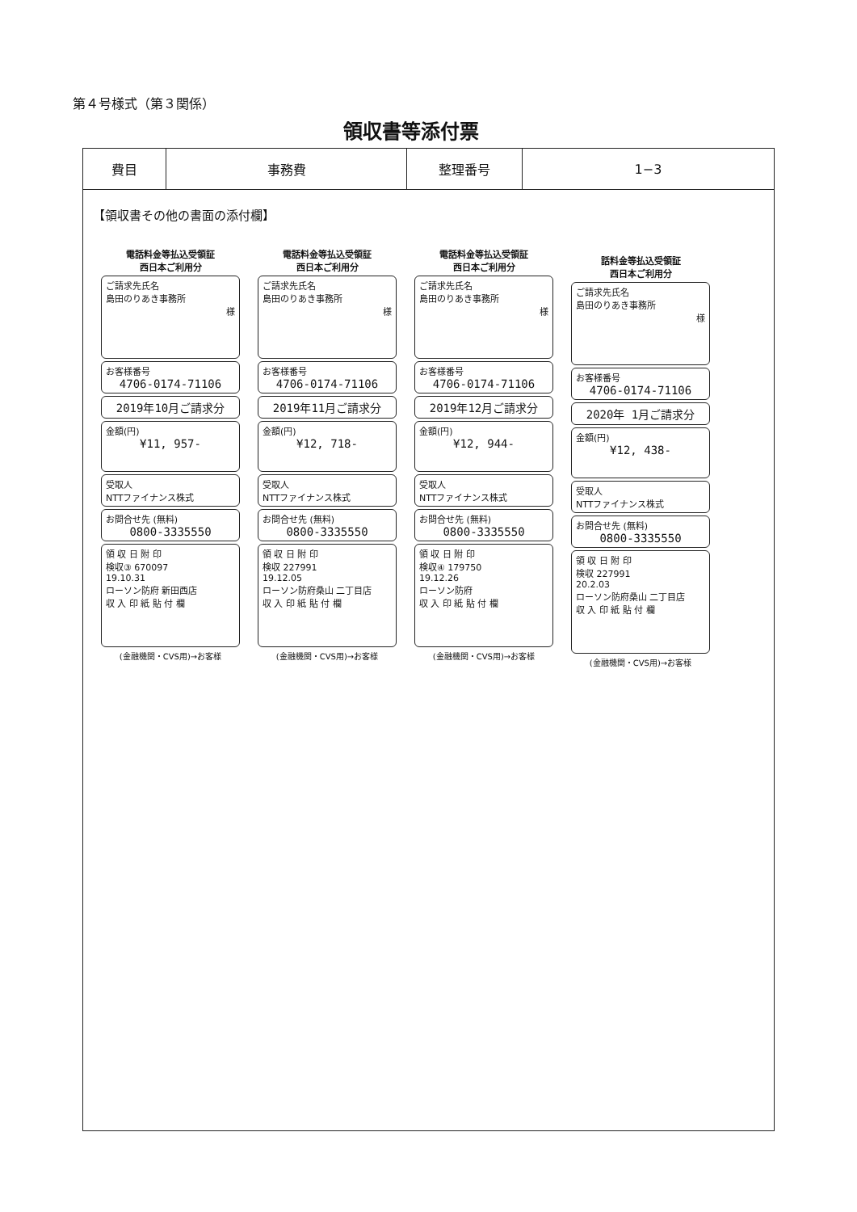第４号様式（第３関係）
領収書等添付票
| 費目 | 事務費 | 整理番号 | 1−3 |
【領収書その他の書面の添付欄】
電話料金等払込受領証
西日本ご利用分
ご請求先氏名
島田のりあき事務所
様
お客様番号
4706-0174-71106
2019年10月ご請求分
金額(円)
¥11, 957-
受取人
NTTファイナンス株式
お問合せ先 (無料)
0800-3335550
領 収 日 附 印
検収③ 670097
19.10.31
ローソン防府 新田西店
収 入 印 紙 貼 付 欄
(金融機関・CVS用)→お客様
電話料金等払込受領証
西日本ご利用分
ご請求先氏名
島田のりあき事務所
様
お客様番号
4706-0174-71106
2019年11月ご請求分
金額(円)
¥12, 718-
受取人
NTTファイナンス株式
お問合せ先 (無料)
0800-3335550
領 収 日 附 印
検収 227991
19.12.05
ローソン防府桑山 二丁目店
収 入 印 紙 貼 付 欄
(金融機関・CVS用)→お客様
電話料金等払込受領証
西日本ご利用分
ご請求先氏名
島田のりあき事務所
様
お客様番号
4706-0174-71106
2019年12月ご請求分
金額(円)
¥12, 944-
受取人
NTTファイナンス株式
お問合せ先 (無料)
0800-3335550
領 収 日 附 印
検収④ 179750
19.12.26
ローソン防府
収 入 印 紙 貼 付 欄
(金融機関・CVS用)→お客様
話料金等払込受領証
西日本ご利用分
ご請求先氏名
島田のりあき事務所
様
お客様番号
4706-0174-71106
2020年 1月ご請求分
金額(円)
¥12, 438-
受取人
NTTファイナンス株式
お問合せ先 (無料)
0800-3335550
領 収 日 附 印
検収 227991
20.2.03
ローソン防府桑山 二丁目店
収 入 印 紙 貼 付 欄
(金融機関・CVS用)→お客様